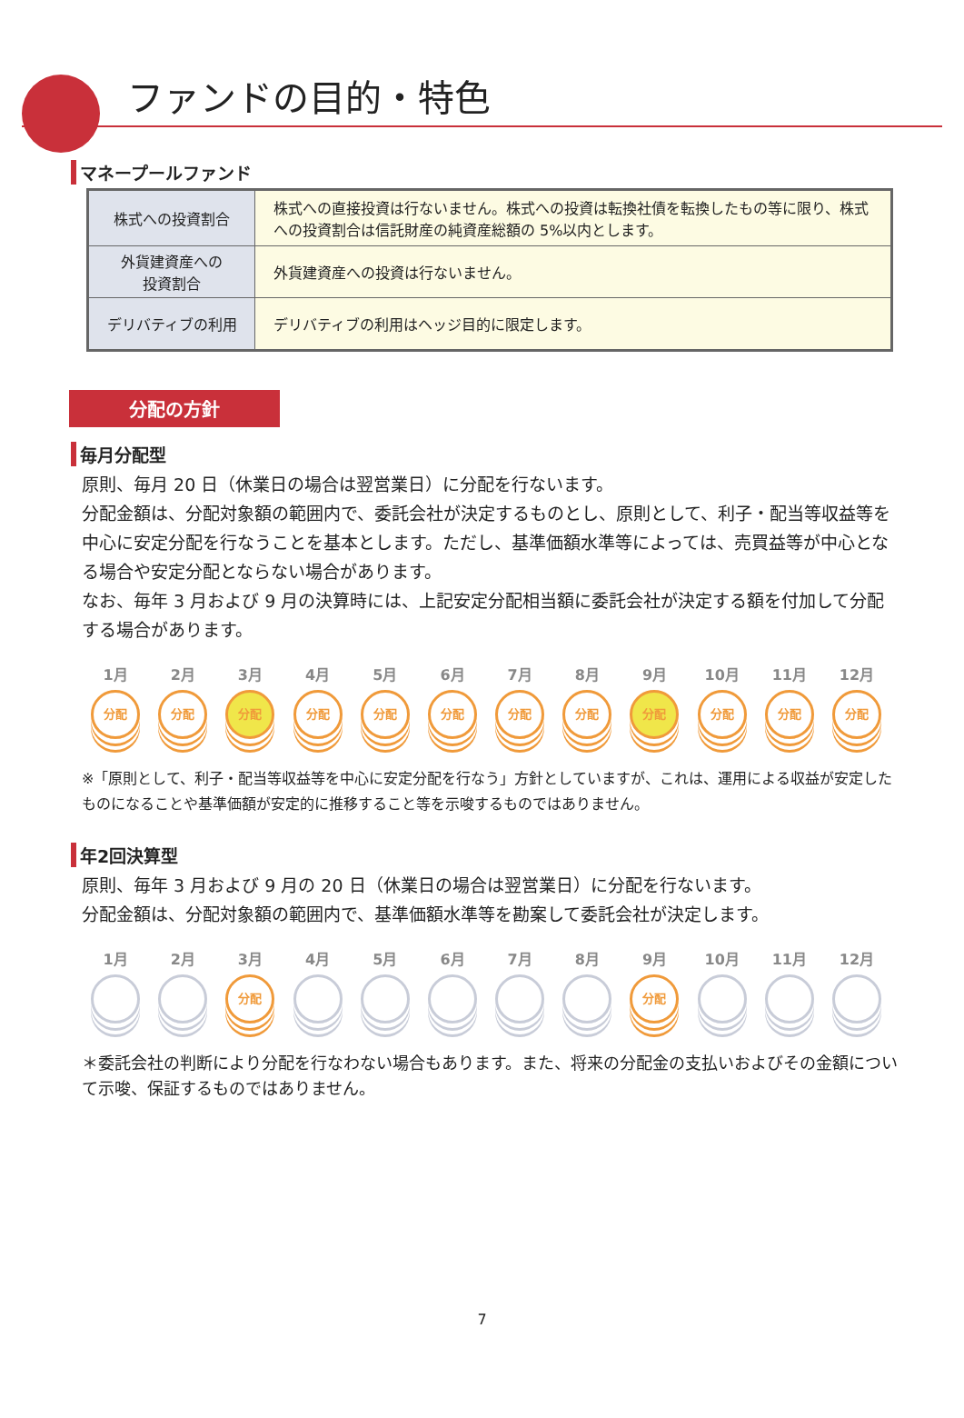ファンドの目的・特色
マネープールファンド
| 株式への投資割合 | 株式への直接投資は行ないません。株式への投資は転換社債を転換したもの等に限り、株式への投資割合は信託財産の純資産総額の 5%以内とします。 |
| 外貨建資産への 投資割合 | 外貨建資産への投資は行ないません。 |
| デリバティブの利用 | デリバティブの利用はヘッジ目的に限定します。 |
分配の方針
毎月分配型
原則、毎月 20 日（休業日の場合は翌営業日）に分配を行ないます。
分配金額は、分配対象額の範囲内で、委託会社が決定するものとし、原則として、利子・配当等収益等を中心に安定分配を行なうことを基本とします。ただし、基準価額水準等によっては、売買益等が中心となる場合や安定分配とならない場合があります。
なお、毎年 3 月および 9 月の決算時には、上記安定分配相当額に委託会社が決定する額を付加して分配する場合があります。
1月
分配
2月
分配
3月
分配
4月
分配
5月
分配
6月
分配
7月
分配
8月
分配
9月
分配
10月
分配
11月
分配
12月
分配
※「原則として、利子・配当等収益等を中心に安定分配を行なう」方針としていますが、これは、運用による収益が安定したものになることや基準価額が安定的に推移すること等を示唆するものではありません。
年2回決算型
原則、毎年 3 月および 9 月の 20 日（休業日の場合は翌営業日）に分配を行ないます。
分配金額は、分配対象額の範囲内で、基準価額水準等を勘案して委託会社が決定します。
1月 2月 3月
分配
4月 5月 6月 7月 8月 9月
分配
10月 11月 12月
＊委託会社の判断により分配を行なわない場合もあります。また、将来の分配金の支払いおよびその金額について示唆、保証するものではありません。
7